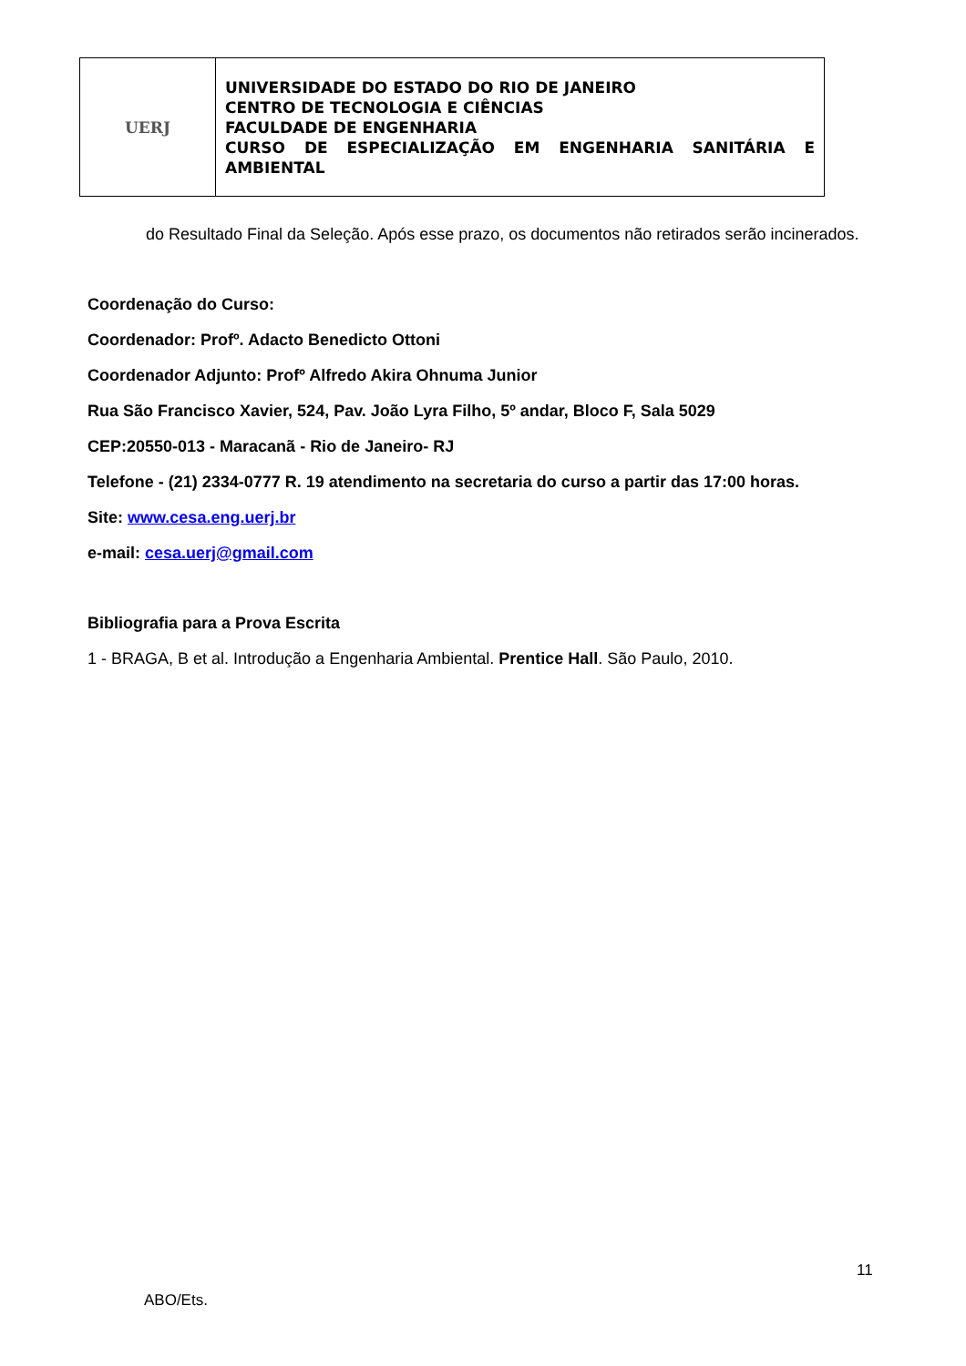| UERJ | UNIVERSIDADE DO ESTADO DO RIO DE JANEIRO CENTRO DE TECNOLOGIA E CIÊNCIAS FACULDADE DE ENGENHARIA CURSO DE ESPECIALIZAÇÃO EM ENGENHARIA SANITÁRIA E AMBIENTAL |
do Resultado Final da Seleção. Após esse prazo, os documentos não retirados serão incinerados.
Coordenação do Curso:
Coordenador: Profº. Adacto Benedicto Ottoni
Coordenador Adjunto: Profº Alfredo Akira Ohnuma Junior
Rua São Francisco Xavier, 524, Pav. João Lyra Filho, 5º andar, Bloco F, Sala 5029
CEP:20550-013 - Maracanã - Rio de Janeiro- RJ
Telefone - (21) 2334-0777 R. 19 atendimento na secretaria do curso a partir das 17:00 horas.
Site: www.cesa.eng.uerj.br
e-mail: cesa.uerj@gmail.com
Bibliografia para a Prova Escrita
1 - BRAGA, B et al. Introdução a Engenharia Ambiental. Prentice Hall. São Paulo, 2010.
11
ABO/Ets.